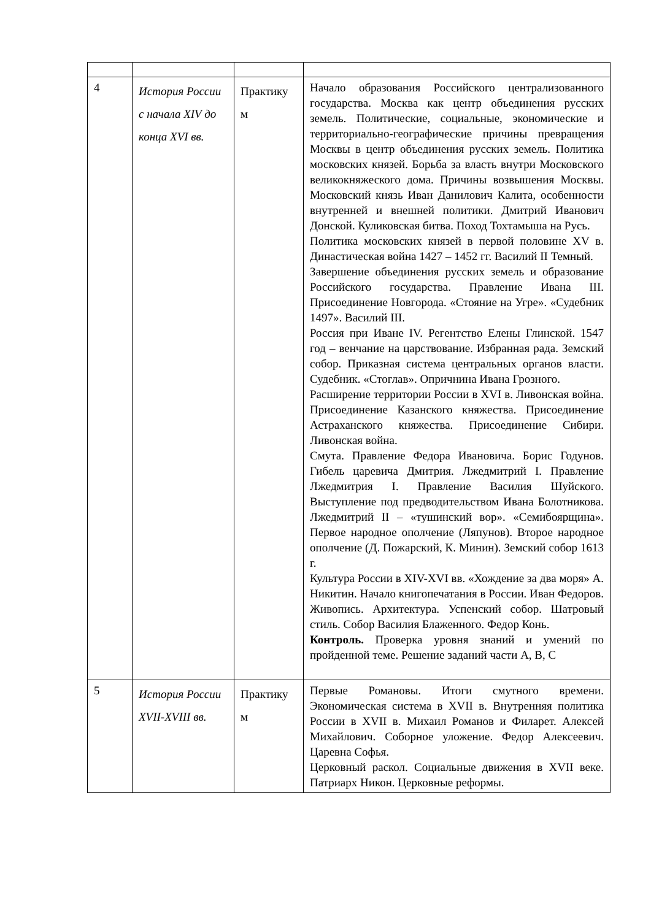| 4 | История России с начала XIV до конца XVI вв. | Практику м | Начало образования Российского централизованного государства. Москва как центр объединения русских земель. Политические, социальные, экономические и территориально-географические причины превращения Москвы в центр объединения русских земель. Политика московских князей. Борьба за власть внутри Московского великокняжеского дома. Причины возвышения Москвы. Московский князь Иван Данилович Калита, особенности внутренней и внешней политики. Дмитрий Иванович Донской. Куликовская битва. Поход Тохтамыша на Русь. Политика московских князей в первой половине XV в. Династическая война 1427 – 1452 гг. Василий II Темный. Завершение объединения русских земель и образование Российского государства. Правление Ивана III. Присоединение Новгорода. «Стояние на Угре». «Судебник 1497». Василий III. Россия при Иване IV. Регентство Елены Глинской. 1547 год – венчание на царствование. Избранная рада. Земский собор. Приказная система центральных органов власти. Судебник. «Стоглав». Опричнина Ивана Грозного. Расширение территории России в XVI в. Ливонская война. Присоединение Казанского княжества. Присоединение Астраханского княжества. Присоединение Сибири. Ливонская война. Смута. Правление Федора Ивановича. Борис Годунов. Гибель царевича Дмитрия. Лжедмитрий I. Правление Лжедмитрия I. Правление Василия Шуйского. Выступление под предводительством Ивана Болотникова. Лжедмитрий II – «тушинский вор». «Семибоярщина». Первое народное ополчение (Ляпунов). Второе народное ополчение (Д. Пожарский, К. Минин). Земский собор 1613 г. Культура России в XIV-XVI вв. «Хождение за два моря» А. Никитин. Начало книгопечатания в России. Иван Федоров. Живопись. Архитектура. Успенский собор. Шатровый стиль. Собор Василия Блаженного. Федор Конь. Контроль. Проверка уровня знаний и умений по пройденной теме. Решение заданий части А, В, С |
| 5 | История России XVII-XVIII вв. | Практику м | Первые Романовы. Итоги смутного времени. Экономическая система в XVII в. Внутренняя политика России в XVII в. Михаил Романов и Филарет. Алексей Михайлович. Соборное уложение. Федор Алексеевич. Царевна Софья. Церковный раскол. Социальные движения в XVII веке. Патриарх Никон. Церковные реформы. |